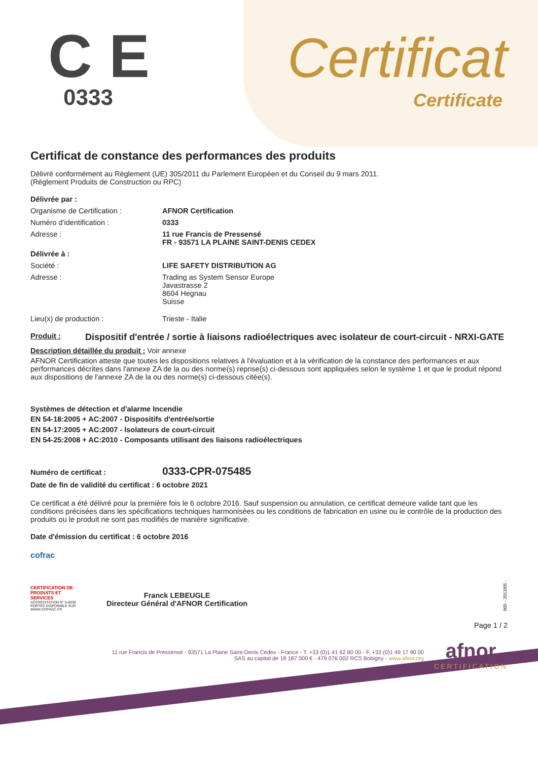C E
0333
Certificat
Certificate
Certificat de constance des performances des produits
Délivré conformément au Règlement (UE) 305/2011 du Parlement Européen et du Conseil du 9 mars 2011.
(Règlement Produits de Construction ou RPC)
Délivrée par :
Organisme de Certification : AFNOR Certification
Numéro d'identification : 0333
Adresse : 11 rue Francis de Pressensé
FR - 93571 LA PLAINE SAINT-DENIS CEDEX
Délivrée à :
Société : LIFE SAFETY DISTRIBUTION AG
Adresse : Trading as System Sensor Europe
Javastrasse 2
8604 Hegnau
Suisse
Lieu(x) de production : Trieste - Italie
Produit :
Dispositif d'entrée / sortie à liaisons radioélectriques avec isolateur de court-circuit - NRXI-GATE
Description détaillée du produit : Voir annexe
AFNOR Certification atteste que toutes les dispositions relatives à l'évaluation et à la vérification de la constance des performances et aux performances décrites dans l'annexe ZA de la ou des norme(s) reprise(s) ci-dessous sont appliquées selon le système 1 et que le produit répond aux dispositions de l'annexe ZA de la ou des norme(s) ci-dessous citée(s).
Systèmes de détection et d'alarme Incendie
EN 54-18:2005 + AC:2007 - Dispositifs d'entrée/sortie
EN 54-17:2005 + AC:2007 - Isolateurs de court-circuit
EN 54-25:2008 + AC:2010 - Composants utilisant des liaisons radioélectriques
Numéro de certificat :
0333-CPR-075485
Date de fin de validité du certificat : 6 octobre 2021
Ce certificat a été délivré pour la première fois le 6 octobre 2016. Sauf suspension ou annulation, ce certificat demeure valide tant que les conditions précisées dans les spécifications techniques harmonisées ou les conditions de fabrication en usine ou le contrôle de la production des produits ou le produit ne sont pas modifiés de manière significative.
Date d'émission du certificat : 6 octobre 2016
cofrac
CERTIFICATION DE PRODUITS ET SERVICES
ACCRÉDITATION N° 5-0030 PORTÉE DISPONIBLE SUR WWW.COFRAC.FR
Franck LEBEUGLE
Directeur Général d'AFNOR Certification
005 - 2013/05 -
Page 1 / 2
11 rue Francis de Pressensé - 93571 La Plaine Saint-Denis Cedex - France - T. +33 (0)1 41 62 80 00 - F. +33 (0)1 49 17 90 00
SAS au capital de 18 187 000 € - 479 076 002 RCS Bobigny - www.afnor.org
afnor
CERTIFICATION